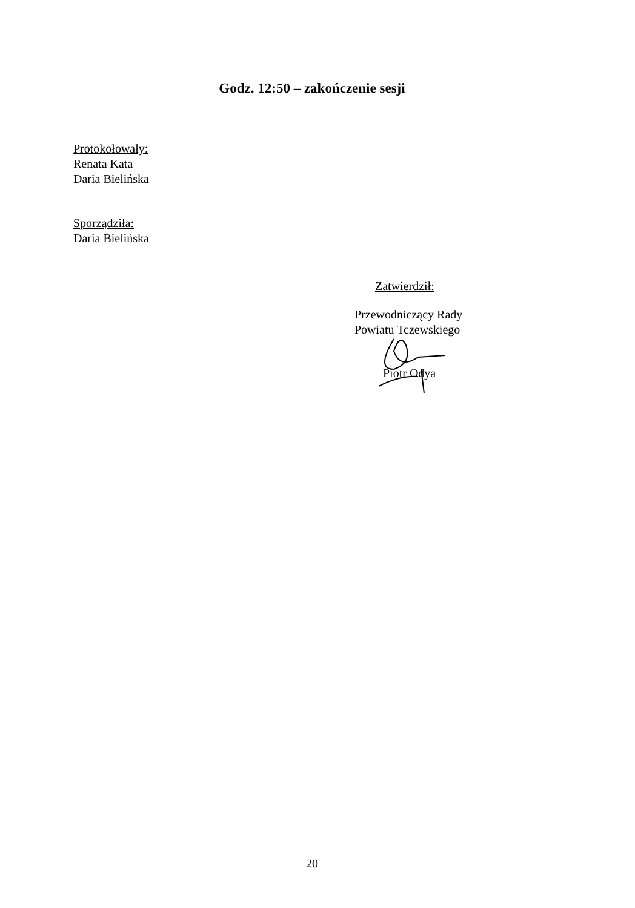Godz. 12:50 – zakończenie sesji
Protokołowały:
Renata Kata
Daria Bielińska
Sporządziła:
Daria Bielińska
Zatwierdził:
Przewodniczący Rady
Powiatu Tczewskiego
Piotr Odya
20